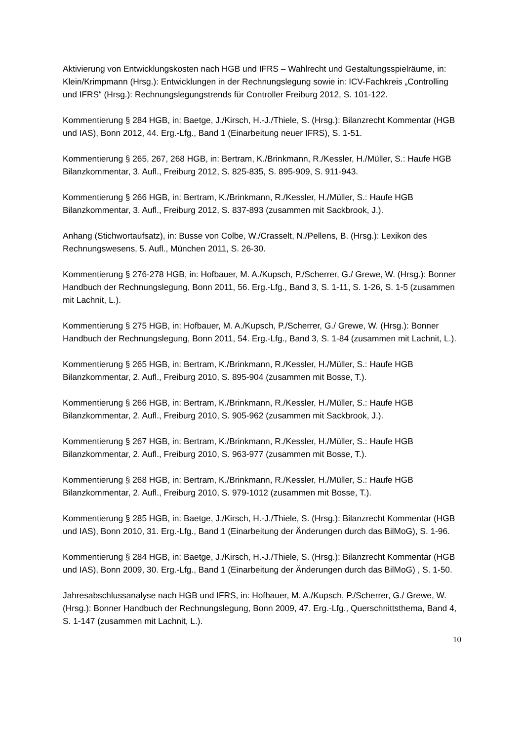Aktivierung von Entwicklungskosten nach HGB und IFRS – Wahlrecht und Gestaltungsspielräume, in: Klein/Krimpmann (Hrsg.): Entwicklungen in der Rechnungslegung sowie in: ICV-Fachkreis „Controlling und IFRS“ (Hrsg.): Rechnungslegungstrends für Controller Freiburg 2012, S. 101-122.
Kommentierung § 284 HGB, in: Baetge, J./Kirsch, H.-J./Thiele, S. (Hrsg.): Bilanzrecht Kommentar (HGB und IAS), Bonn 2012, 44. Erg.-Lfg., Band 1 (Einarbeitung neuer IFRS), S. 1-51.
Kommentierung § 265, 267, 268 HGB, in: Bertram, K./Brinkmann, R./Kessler, H./Müller, S.: Haufe HGB Bilanzkommentar, 3. Aufl., Freiburg 2012, S. 825-835, S. 895-909, S. 911-943.
Kommentierung § 266 HGB, in: Bertram, K./Brinkmann, R./Kessler, H./Müller, S.: Haufe HGB Bilanzkommentar, 3. Aufl., Freiburg 2012, S. 837-893 (zusammen mit Sackbrook, J.).
Anhang (Stichwortaufsatz), in: Busse von Colbe, W./Crasselt, N./Pellens, B. (Hrsg.): Lexikon des Rechnungswesens, 5. Aufl., München 2011, S. 26-30.
Kommentierung § 276-278 HGB, in: Hofbauer, M. A./Kupsch, P./Scherrer, G./ Grewe, W. (Hrsg.): Bonner Handbuch der Rechnungslegung, Bonn 2011, 56. Erg.-Lfg., Band 3, S. 1-11, S. 1-26, S. 1-5 (zusammen mit Lachnit, L.).
Kommentierung § 275 HGB, in: Hofbauer, M. A./Kupsch, P./Scherrer, G./ Grewe, W. (Hrsg.): Bonner Handbuch der Rechnungslegung, Bonn 2011, 54. Erg.-Lfg., Band 3, S. 1-84 (zusammen mit Lachnit, L.).
Kommentierung § 265 HGB, in: Bertram, K./Brinkmann, R./Kessler, H./Müller, S.: Haufe HGB Bilanzkommentar, 2. Aufl., Freiburg 2010, S. 895-904 (zusammen mit Bosse, T.).
Kommentierung § 266 HGB, in: Bertram, K./Brinkmann, R./Kessler, H./Müller, S.: Haufe HGB Bilanzkommentar, 2. Aufl., Freiburg 2010, S. 905-962 (zusammen mit Sackbrook, J.).
Kommentierung § 267 HGB, in: Bertram, K./Brinkmann, R./Kessler, H./Müller, S.: Haufe HGB Bilanzkommentar, 2. Aufl., Freiburg 2010, S. 963-977 (zusammen mit Bosse, T.).
Kommentierung § 268 HGB, in: Bertram, K./Brinkmann, R./Kessler, H./Müller, S.: Haufe HGB Bilanzkommentar, 2. Aufl., Freiburg 2010, S. 979-1012 (zusammen mit Bosse, T.).
Kommentierung § 285 HGB, in: Baetge, J./Kirsch, H.-J./Thiele, S. (Hrsg.): Bilanzrecht Kommentar (HGB und IAS), Bonn 2010, 31. Erg.-Lfg., Band 1 (Einarbeitung der Änderungen durch das BilMoG), S. 1-96.
Kommentierung § 284 HGB, in: Baetge, J./Kirsch, H.-J./Thiele, S. (Hrsg.): Bilanzrecht Kommentar (HGB und IAS), Bonn 2009, 30. Erg.-Lfg., Band 1 (Einarbeitung der Änderungen durch das BilMoG) , S. 1-50.
Jahresabschlussanalyse nach HGB und IFRS, in: Hofbauer, M. A./Kupsch, P./Scherrer, G./ Grewe, W. (Hrsg.): Bonner Handbuch der Rechnungslegung, Bonn 2009, 47. Erg.-Lfg., Querschnittsthema, Band 4, S. 1-147 (zusammen mit Lachnit, L.).
10